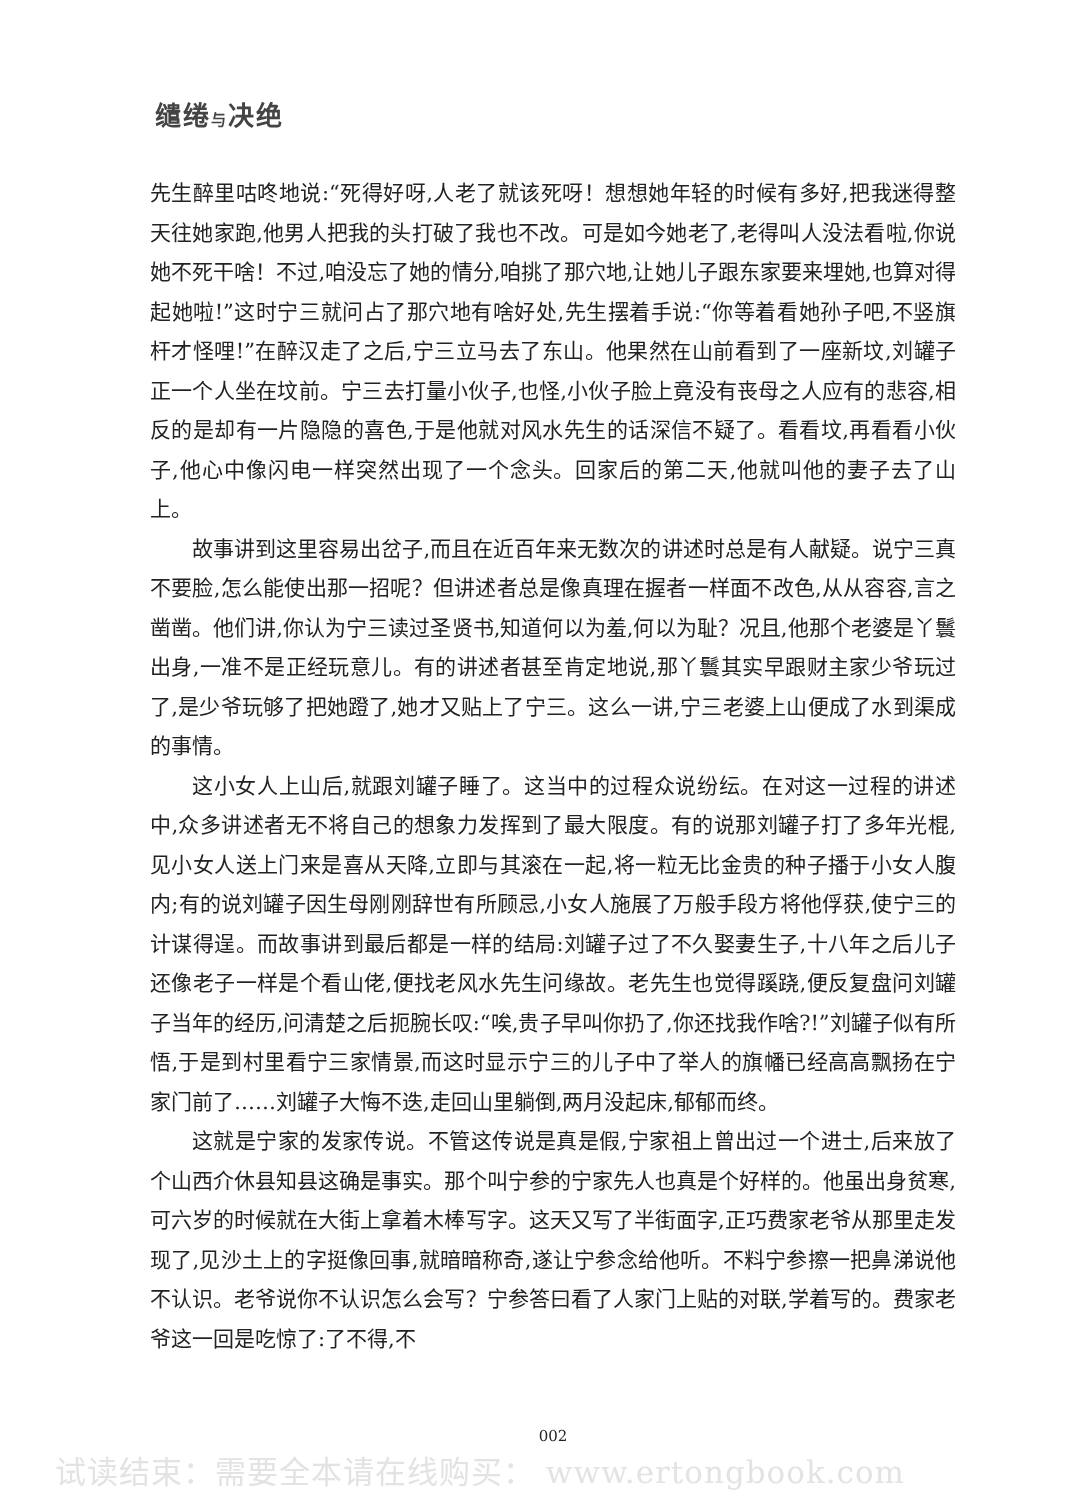缱绻与决绝
先生醉里咕咚地说:“死得好呀,人老了就该死呀！想想她年轻的时候有多好,把我迷得整天往她家跑,他男人把我的头打破了我也不改。可是如今她老了,老得叫人没法看啦,你说她不死干啥！不过,咱没忘了她的情分,咱挑了那穴地,让她儿子跟东家要来埋她,也算对得起她啦!”这时宁三就问占了那穴地有啥好处,先生摆着手说:“你等着看她孙子吧,不竖旗杆才怪哩!”在醉汉走了之后,宁三立马去了东山。他果然在山前看到了一座新坟,刘罐子正一个人坐在坟前。宁三去打量小伙子,也怪,小伙子脸上竟没有丧母之人应有的悲容,相反的是却有一片隐隐的喜色,于是他就对风水先生的话深信不疑了。看看坟,再看看小伙子,他心中像闪电一样突然出现了一个念头。回家后的第二天,他就叫他的妻子去了山上。
故事讲到这里容易出岔子,而且在近百年来无数次的讲述时总是有人献疑。说宁三真不要脸,怎么能使出那一招呢？但讲述者总是像真理在握者一样面不改色,从从容容,言之凿凿。他们讲,你认为宁三读过圣贤书,知道何以为羞,何以为耻？况且,他那个老婆是丫鬟出身,一准不是正经玩意儿。有的讲述者甚至肯定地说,那丫鬟其实早跟财主家少爷玩过了,是少爷玩够了把她蹬了,她才又贴上了宁三。这么一讲,宁三老婆上山便成了水到渠成的事情。
这小女人上山后,就跟刘罐子睡了。这当中的过程众说纷纭。在对这一过程的讲述中,众多讲述者无不将自己的想象力发挥到了最大限度。有的说那刘罐子打了多年光棍,见小女人送上门来是喜从天降,立即与其滚在一起,将一粒无比金贵的种子播于小女人腹内;有的说刘罐子因生母刚刚辞世有所顾忌,小女人施展了万般手段方将他俘获,使宁三的计谋得逞。而故事讲到最后都是一样的结局:刘罐子过了不久娶妻生子,十八年之后儿子还像老子一样是个看山佬,便找老风水先生问缘故。老先生也觉得蹊跷,便反复盘问刘罐子当年的经历,问清楚之后扼腕长叹:“唉,贵子早叫你扔了,你还找我作啥?!”刘罐子似有所悟,于是到村里看宁三家情景,而这时显示宁三的儿子中了举人的旗幡已经高高飘扬在宁家门前了……刘罐子大悔不迭,走回山里躺倒,两月没起床,郁郁而终。
这就是宁家的发家传说。不管这传说是真是假,宁家祖上曾出过一个进士,后来放了个山西介休县知县这确是事实。那个叫宁参的宁家先人也真是个好样的。他虽出身贫寒,可六岁的时候就在大街上拿着木棒写字。这天又写了半街面字,正巧费家老爷从那里走发现了,见沙土上的字挺像回事,就暗暗称奇,遂让宁参念给他听。不料宁参擦一把鼻涕说他不认识。老爷说你不认识怎么会写？宁参答曰看了人家门上贴的对联,学着写的。费家老爷这一回是吃惊了:了不得,不
002
试读结束：需要全本请在线购买： www.ertongbook.com